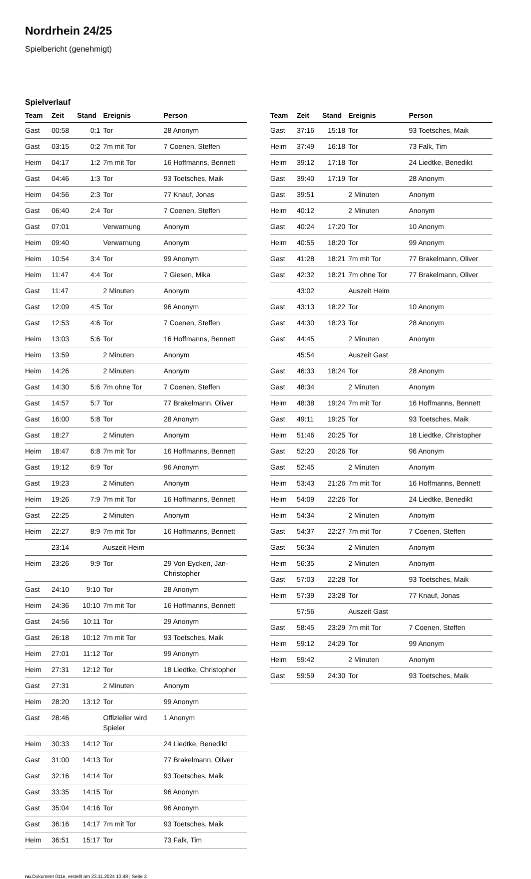Nordrhein 24/25
Spielbericht (genehmigt)
Spielverlauf
| Team | Zeit | Stand | Ereignis | Person |
| --- | --- | --- | --- | --- |
| Gast | 00:58 | 0:1 | Tor | 28 Anonym |
| Gast | 03:15 | 0:2 | 7m mit Tor | 7 Coenen, Steffen |
| Heim | 04:17 | 1:2 | 7m mit Tor | 16 Hoffmanns, Bennett |
| Gast | 04:46 | 1:3 | Tor | 93 Toetsches, Maik |
| Heim | 04:56 | 2:3 | Tor | 77 Knauf, Jonas |
| Gast | 06:40 | 2:4 | Tor | 7 Coenen, Steffen |
| Gast | 07:01 | | Verwarnung | Anonym |
| Heim | 09:40 | | Verwarnung | Anonym |
| Heim | 10:54 | 3:4 | Tor | 99 Anonym |
| Heim | 11:47 | 4:4 | Tor | 7 Giesen, Mika |
| Gast | 11:47 | | 2 Minuten | Anonym |
| Gast | 12:09 | 4:5 | Tor | 96 Anonym |
| Gast | 12:53 | 4:6 | Tor | 7 Coenen, Steffen |
| Heim | 13:03 | 5:6 | Tor | 16 Hoffmanns, Bennett |
| Heim | 13:59 | | 2 Minuten | Anonym |
| Heim | 14:26 | | 2 Minuten | Anonym |
| Gast | 14:30 | 5:6 | 7m ohne Tor | 7 Coenen, Steffen |
| Gast | 14:57 | 5:7 | Tor | 77 Brakelmann, Oliver |
| Gast | 16:00 | 5:8 | Tor | 28 Anonym |
| Gast | 18:27 | | 2 Minuten | Anonym |
| Heim | 18:47 | 6:8 | 7m mit Tor | 16 Hoffmanns, Bennett |
| Gast | 19:12 | 6:9 | Tor | 96 Anonym |
| Gast | 19:23 | | 2 Minuten | Anonym |
| Heim | 19:26 | 7:9 | 7m mit Tor | 16 Hoffmanns, Bennett |
| Gast | 22:25 | | 2 Minuten | Anonym |
| Heim | 22:27 | 8:9 | 7m mit Tor | 16 Hoffmanns, Bennett |
| | 23:14 | | Auszeit Heim | |
| Heim | 23:26 | 9:9 | Tor | 29 Von Eycken, Jan-Christopher |
| Gast | 24:10 | 9:10 | Tor | 28 Anonym |
| Heim | 24:36 | 10:10 | 7m mit Tor | 16 Hoffmanns, Bennett |
| Gast | 24:56 | 10:11 | Tor | 29 Anonym |
| Gast | 26:18 | 10:12 | 7m mit Tor | 93 Toetsches, Maik |
| Heim | 27:01 | 11:12 | Tor | 99 Anonym |
| Heim | 27:31 | 12:12 | Tor | 18 Liedtke, Christopher |
| Gast | 27:31 | | 2 Minuten | Anonym |
| Heim | 28:20 | 13:12 | Tor | 99 Anonym |
| Gast | 28:46 | | Offizieller wird Spieler | 1 Anonym |
| Heim | 30:33 | 14:12 | Tor | 24 Liedtke, Benedikt |
| Gast | 31:00 | 14:13 | Tor | 77 Brakelmann, Oliver |
| Gast | 32:16 | 14:14 | Tor | 93 Toetsches, Maik |
| Gast | 33:35 | 14:15 | Tor | 96 Anonym |
| Gast | 35:04 | 14:16 | Tor | 96 Anonym |
| Gast | 36:16 | 14:17 | 7m mit Tor | 93 Toetsches, Maik |
| Heim | 36:51 | 15:17 | Tor | 73 Falk, Tim |
| Team | Zeit | Stand | Ereignis | Person |
| --- | --- | --- | --- | --- |
| Gast | 37:16 | 15:18 | Tor | 93 Toetsches, Maik |
| Heim | 37:49 | 16:18 | Tor | 73 Falk, Tim |
| Heim | 39:12 | 17:18 | Tor | 24 Liedtke, Benedikt |
| Gast | 39:40 | 17:19 | Tor | 28 Anonym |
| Gast | 39:51 | | 2 Minuten | Anonym |
| Heim | 40:12 | | 2 Minuten | Anonym |
| Gast | 40:24 | 17:20 | Tor | 10 Anonym |
| Heim | 40:55 | 18:20 | Tor | 99 Anonym |
| Gast | 41:28 | 18:21 | 7m mit Tor | 77 Brakelmann, Oliver |
| Gast | 42:32 | 18:21 | 7m ohne Tor | 77 Brakelmann, Oliver |
| | 43:02 | | Auszeit Heim | |
| Gast | 43:13 | 18:22 | Tor | 10 Anonym |
| Gast | 44:30 | 18:23 | Tor | 28 Anonym |
| Gast | 44:45 | | 2 Minuten | Anonym |
| | 45:54 | | Auszeit Gast | |
| Gast | 46:33 | 18:24 | Tor | 28 Anonym |
| Gast | 48:34 | | 2 Minuten | Anonym |
| Heim | 48:38 | 19:24 | 7m mit Tor | 16 Hoffmanns, Bennett |
| Gast | 49:11 | 19:25 | Tor | 93 Toetsches, Maik |
| Heim | 51:46 | 20:25 | Tor | 18 Liedtke, Christopher |
| Gast | 52:20 | 20:26 | Tor | 96 Anonym |
| Gast | 52:45 | | 2 Minuten | Anonym |
| Heim | 53:43 | 21:26 | 7m mit Tor | 16 Hoffmanns, Bennett |
| Heim | 54:09 | 22:26 | Tor | 24 Liedtke, Benedikt |
| Heim | 54:34 | | 2 Minuten | Anonym |
| Gast | 54:37 | 22:27 | 7m mit Tor | 7 Coenen, Steffen |
| Gast | 56:34 | | 2 Minuten | Anonym |
| Heim | 56:35 | | 2 Minuten | Anonym |
| Gast | 57:03 | 22:28 | Tor | 93 Toetsches, Maik |
| Heim | 57:39 | 23:28 | Tor | 77 Knauf, Jonas |
| | 57:56 | | Auszeit Gast | |
| Gast | 58:45 | 23:29 | 7m mit Tor | 7 Coenen, Steffen |
| Heim | 59:12 | 24:29 | Tor | 99 Anonym |
| Heim | 59:42 | | 2 Minuten | Anonym |
| Gast | 59:59 | 24:30 | Tor | 93 Toetsches, Maik |
nu.Dokument 011e, erstellt am 23.11.2024 13:48 | Seite 3